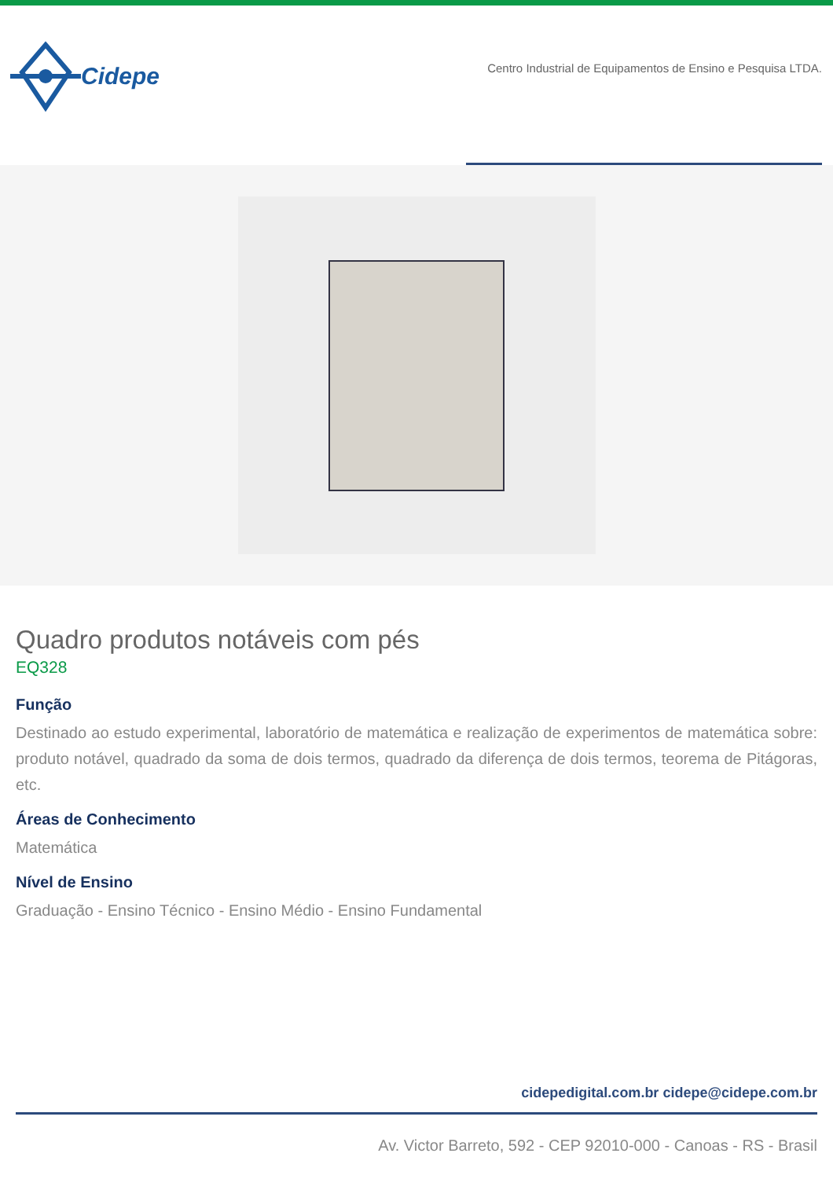Cidepe
Centro Industrial de Equipamentos de Ensino e Pesquisa LTDA.
Quadro produtos notáveis com pés
EQ328
Função
Destinado ao estudo experimental, laboratório de matemática e realização de experimentos de matemática sobre: produto notável, quadrado da soma de dois termos, quadrado da diferença de dois termos, teorema de Pitágoras, etc.
Áreas de Conhecimento
Matemática
Nível de Ensino
Graduação - Ensino Técnico - Ensino Médio - Ensino Fundamental
cidepedigital.com.br cidepe@cidepe.com.br
Av. Victor Barreto, 592 - CEP 92010-000 - Canoas - RS - Brasil